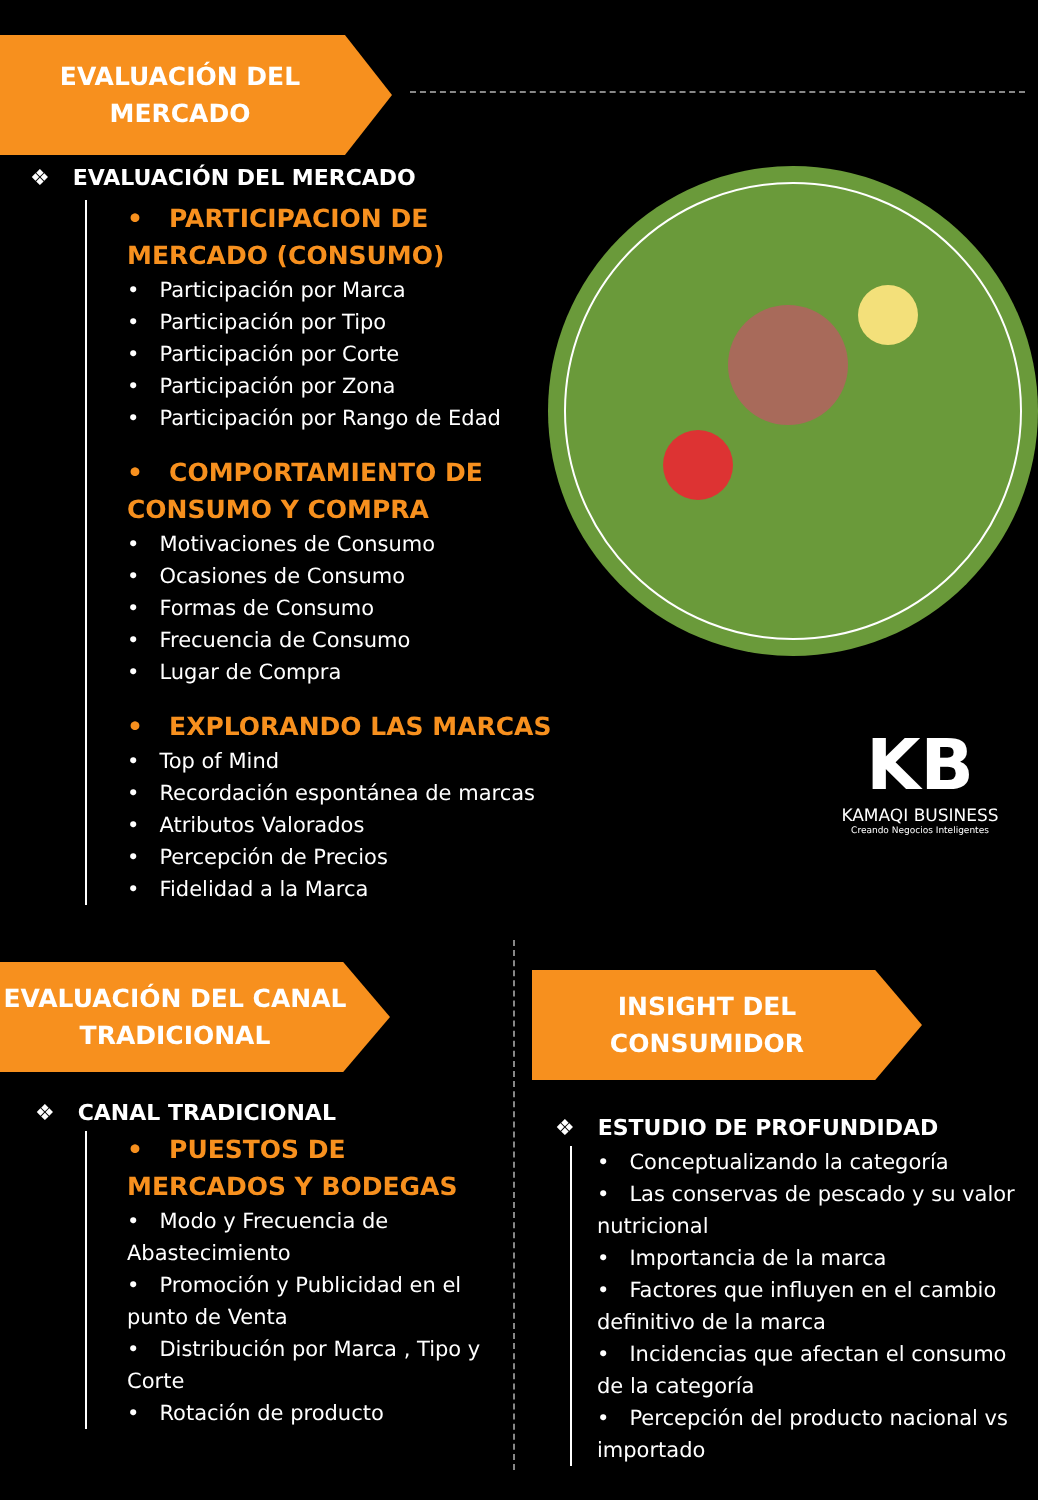EVALUACIÓN DEL
MERCADO
KB
KAMAQI BUSINESS
Creando Negocios Inteligentes
❖ EVALUACIÓN DEL MERCADO
• PARTICIPACION DE MERCADO (CONSUMO)
• Participación por Marca
• Participación por Tipo
• Participación por Corte
• Participación por Zona
• Participación por Rango de Edad
• COMPORTAMIENTO DE CONSUMO Y COMPRA
• Motivaciones de Consumo
• Ocasiones de Consumo
• Formas de Consumo
• Frecuencia de Consumo
• Lugar de Compra
• EXPLORANDO LAS MARCAS
• Top of Mind
• Recordación espontánea de marcas
• Atributos Valorados
• Percepción de Precios
• Fidelidad a la Marca
EVALUACIÓN DEL CANAL
TRADICIONAL
INSIGHT DEL
CONSUMIDOR
❖ CANAL TRADICIONAL
• PUESTOS DE MERCADOS Y BODEGAS
• Modo y Frecuencia de Abastecimiento
• Promoción y Publicidad en el punto de Venta
• Distribución por Marca , Tipo y Corte
• Rotación de producto
❖ ESTUDIO DE PROFUNDIDAD
• Conceptualizando la categoría
• Las conservas de pescado y su valor nutricional
• Importancia de la marca
• Factores que influyen en el cambio definitivo de la marca
• Incidencias que afectan el consumo de la categoría
• Percepción del producto nacional vs importado